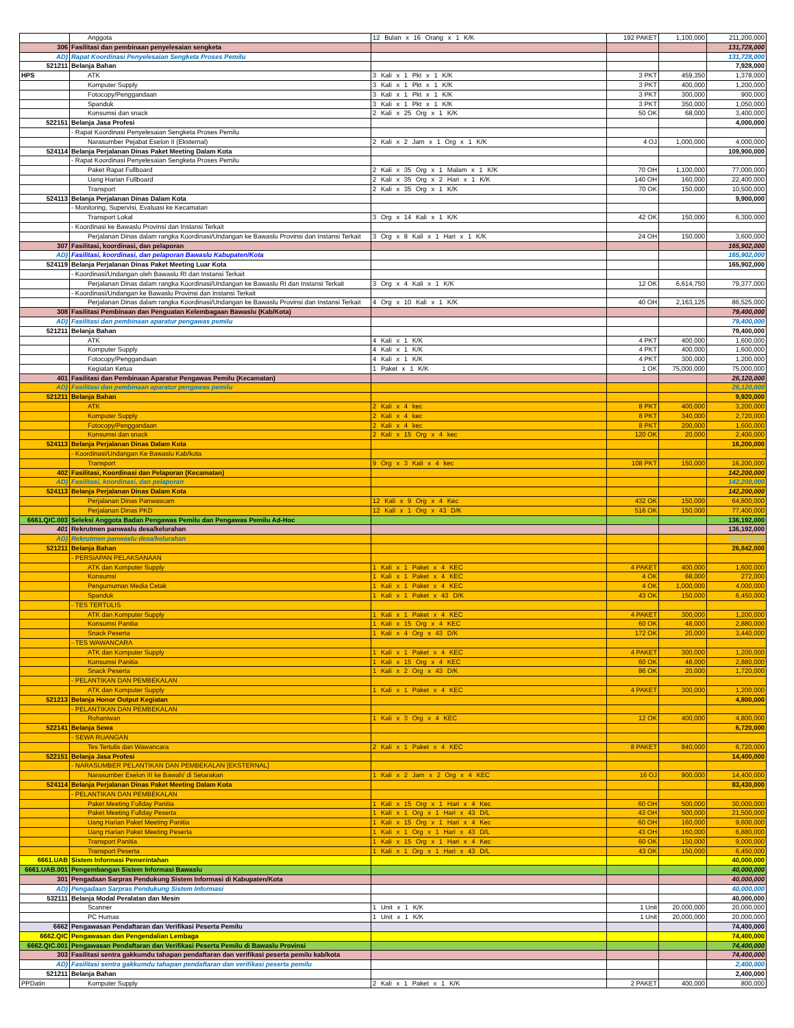| | Anggota | 12 Bulan x 16 Orang x 1 K/K | 192 PAKET | 1,100,000 | 211,200,000 |
| 306 | Fasilitasi dan pembinaan penyelesaian sengketa | | | | 131,728,000 |
| AD) | Rapat Koordinasi Penyelesaian Sengketa Proses Pemilu | | | | 131,728,000 |
| 521211 | Belanja Bahan | | | | 7,928,000 |
| HPS | ATK | 3 Kali x 1 Pkt x 1 K/K | 3 PKT | 459,350 | 1,378,000 |
| | Komputer Supply | 3 Kali x 1 Pkt x 1 K/K | 3 PKT | 400,000 | 1,200,000 |
| | Fotocopy/Penggandaan | 3 Kali x 1 Pkt x 1 K/K | 3 PKT | 300,000 | 900,000 |
| | Spanduk | 3 Kali x 1 Pkt x 1 K/K | 3 PKT | 350,000 | 1,050,000 |
| | Konsumsi dan snack | 2 Kali x 25 Org x 1 K/K | 50 OK | 68,000 | 3,400,000 |
| 522151 | Belanja Jasa Profesi | | | | 4,000,000 |
| | - Rapat Koordinasi Penyelesaian Sengketa Proses Pemilu | | | | |
| | Narasumber Pejabat Eselon II (Eksternal) | 2 Kali x 2 Jam x 1 Org x 1 K/K | 4 OJ | 1,000,000 | 4,000,000 |
| 524114 | Belanja Perjalanan Dinas Paket Meeting Dalam Kota | | | | 109,900,000 |
| | - Rapat Koordinasi Penyelesaian Sengketa Proses Pemilu | | | | |
| | Paket Rapat Fullboard | 2 Kali x 35 Org x 1 Malam x 1 K/K | 70 OH | 1,100,000 | 77,000,000 |
| | Uang Harian Fullboard | 2 Kali x 35 Org x 2 Hari x 1 K/K | 140 OH | 160,000 | 22,400,000 |
| | Transport | 2 Kali x 35 Org x 1 K/K | 70 OK | 150,000 | 10,500,000 |
| 524113 | Belanja Perjalanan Dinas Dalam Kota | | | | 9,900,000 |
| | - Monitoring, Supervisi, Evaluasi ke Kecamatan | | | | |
| | Transport Lokal | 3 Org x 14 Kali x 1 K/K | 42 OK | 150,000 | 6,300,000 |
| | - Koordinasi ke Bawaslu Provinsi dan Instansi Terkait | | | | |
| | Perjalanan Dinas dalam rangka Koordinasi/Undangan ke Bawaslu Provinsi dan Instansi Terkait | 3 Org x 8 Kali x 1 Hari x 1 K/K | 24 OH | 150,000 | 3,600,000 |
| 307 | Fasilitasi, koordinasi, dan pelaporan | | | | 165,902,000 |
| AD) | Fasilitasi, koordinasi, dan pelaporan Bawaslu Kabupaten/Kota | | | | 165,902,000 |
| 524119 | Belanja Perjalanan Dinas Paket Meeting Luar Kota | | | | 165,902,000 |
| | - Koordinasi/Undangan oleh Bawaslu RI dan Instansi Terkait | | | | |
| | Perjalanan Dinas dalam rangka Koordinasi/Undangan ke Bawaslu RI dan Instansi Terkait | 3 Org x 4 Kali x 1 K/K | 12 OK | 6,614,750 | 79,377,000 |
| | - Koordinasi/Undangan ke Bawaslu Provinsi dan Instansi Terkait | | | | |
| | Perjalanan Dinas dalam rangka Koordinasi/Undangan ke Bawaslu Provinsi dan Instansi Terkait | 4 Org x 10 Kali x 1 K/K | 40 OH | 2,163,125 | 86,525,000 |
| 308 | Fasilitasi Pembinaan dan Penguatan Kelembagaan Bawaslu (Kab/Kota) | | | | 79,400,000 |
| AD) | Fasilitasi dan pembinaan aparatur pengawas pemilu | | | | 79,400,000 |
| 521211 | Belanja Bahan | | | | 79,400,000 |
| | ATK | 4 Kali x 1 K/K | 4 PKT | 400,000 | 1,600,000 |
| | Komputer Supply | 4 Kali x 1 K/K | 4 PKT | 400,000 | 1,600,000 |
| | Fotocopy/Penggandaan | 4 Kali x 1 K/K | 4 PKT | 300,000 | 1,200,000 |
| | Kegiatan Ketua | 1 Paket x 1 K/K | 1 OK | 75,000,000 | 75,000,000 |
| 401 | Fasilitasi dan Pembinaan Aparatur Pengawas Pemilu (Kecamatan) | | | | 26,120,000 |
| AD) | Fasilitasi dan pembinaan aparatur pengawas pemilu | | | | 26,120,000 |
| 521211 | Belanja Bahan | | | | 9,920,000 |
| | ATK | 2 Kali x 4 kec | 8 PKT | 400,000 | 3,200,000 |
| | Komputer Supply | 2 Kali x 4 kec | 8 PKT | 340,000 | 2,720,000 |
| | Fotocopy/Penggandaan | 2 Kali x 4 kec | 8 PKT | 200,000 | 1,600,000 |
| | Konsumsi dan snack | 2 Kali x 15 Org x 4 kec | 120 OK | 20,000 | 2,400,000 |
| 524113 | Belanja Perjalanan Dinas Dalam Kota | | | | 16,200,000 |
| | - Koordinasi/Undangan Ke Bawaslu Kab/kota | | | | - |
| | Transport | 9 Org x 3 Kali x 4 kec | 108 PKT | 150,000 | 16,200,000 |
| 402 | Fasilitasi, Koordinasi dan Pelaporan (Kecamatan) | | | | 142,200,000 |
| AD) | Fasilitasi, koordinasi, dan pelaporan | | | | 142,200,000 |
| 524113 | Belanja Perjalanan Dinas Dalam Kota | | | | 142,200,000 |
| | Perjalanan Dinas Panwascam | 12 Kali x 9 Org x 4 Kec | 432 OK | 150,000 | 64,800,000 |
| | Perjalanan Dinas PKD | 12 Kali x 1 Org x 43 D/K | 516 OK | 150,000 | 77,400,000 |
| 6661.QIC.003 | Seleksi Anggota Badan Pengawas Pemilu dan Pengawas Pemilu Ad-Hoc | | | | 136,192,000 |
| 401 | Rekrutmen panwaslu desa/kelurahan | | | | 136,192,000 |
| AD) | Rekrutmen panwaslu desa/kelurahan | | | | 136,192,000 |
| 521211 | Belanja Bahan | | | | 26,842,000 |
| | - PERSIAPAN PELAKSANAAN | | | | |
| | ATK dan Komputer Supply | 1 Kali x 1 Paket x 4 KEC | 4 PAKET | 400,000 | 1,600,000 |
| | Konsumsi | 1 Kali x 1 Paket x 4 KEC | 4 OK | 68,000 | 272,000 |
| | Pengumuman Media Cetak | 1 Kali x 1 Paket x 4 KEC | 4 OK | 1,000,000 | 4,000,000 |
| | Spanduk | 1 Kali x 1 Paket x 43 D/K | 43 OK | 150,000 | 6,450,000 |
| | - TES TERTULIS | | | | |
| | ATK dan Komputer Supply | 1 Kali x 1 Paket x 4 KEC | 4 PAKET | 300,000 | 1,200,000 |
| | Konsumsi Panitia | 1 Kali x 15 Org x 4 KEC | 60 OK | 48,000 | 2,880,000 |
| | Snack Peserta | 1 Kali x 4 Org x 43 D/K | 172 OK | 20,000 | 3,440,000 |
| | - TES WAWANCARA | | | | |
| | ATK dan Komputer Supply | 1 Kali x 1 Paket x 4 KEC | 4 PAKET | 300,000 | 1,200,000 |
| | Konsumsi Panitia | 1 Kali x 15 Org x 4 KEC | 60 OK | 48,000 | 2,880,000 |
| | Snack Peserta | 1 Kali x 2 Org x 43 D/K | 86 OK | 20,000 | 1,720,000 |
| | - PELANTIKAN DAN PEMBEKALAN | | | | |
| | ATK dan Komputer Supply | 1 Kali x 1 Paket x 4 KEC | 4 PAKET | 300,000 | 1,200,000 |
| 521213 | Belanja Honor Output Kegiatan | | | | 4,800,000 |
| | - PELANTIKAN DAN PEMBEKALAN | | | | |
| | Rohaniwan | 1 Kali x 3 Org x 4 KEC | 12 OK | 400,000 | 4,800,000 |
| 522141 | Belanja Sewa | | | | 6,720,000 |
| | - SEWA RUANGAN | | | | |
| | Tes Tertulis dan Wawancara | 2 Kali x 1 Paket x 4 KEC | 8 PAKET | 840,000 | 6,720,000 |
| 522151 | Belanja Jasa Profesi | | | | 14,400,000 |
| | - NARASUMBER PELANTIKAN DAN PEMBEKALAN [EKSTERNAL] | | | | |
| | Narasumber Eselon III ke Bawah/ di Setarakan | 1 Kali x 2 Jam x 2 Org x 4 KEC | 16 OJ | 900,000 | 14,400,000 |
| 524114 | Belanja Perjalanan Dinas Paket Meeting Dalam Kota | | | | 83,430,000 |
| | - PELANTIKAN DAN PEMBEKALAN | | | | |
| | Paket Meeting Fullday Panitia | 1 Kali x 15 Org x 1 Hari x 4 Kec | 60 OH | 500,000 | 30,000,000 |
| | Paket Meeting Fullday Peserta | 1 Kali x 1 Org x 1 Hari x 43 D/L | 43 OH | 500,000 | 21,500,000 |
| | Uang Harian Paket Meeting Panitia | 1 Kali x 15 Org x 1 Hari x 4 Kec | 60 OH | 160,000 | 9,600,000 |
| | Uang Harian Paket Meeting Peserta | 1 Kali x 1 Org x 1 Hari x 43 D/L | 43 OH | 160,000 | 6,880,000 |
| | Transport Panitia | 1 Kali x 15 Org x 1 Hari x 4 Kec | 60 OK | 150,000 | 9,000,000 |
| | Transport Peserta | 1 Kali x 1 Org x 1 Hari x 43 D/L | 43 OK | 150,000 | 6,450,000 |
| 6661.UAB | Sistem Informasi Pemerintahan | | | | 40,000,000 |
| 6661.UAB.001 | Pengembangan Sistem Informasi Bawaslu | | | | 40,000,000 |
| 301 | Pengadaan Sarpras Pendukung Sistem Informasi di Kabupaten/Kota | | | | 40,000,000 |
| AD) | Pengadaan Sarpras Pendukung Sistem Informasi | | | | 40,000,000 |
| 532111 | Belanja Modal Peralatan dan Mesin | | | | 40,000,000 |
| | Scanner | 1 Unit x 1 K/K | 1 Unit | 20,000,000 | 20,000,000 |
| | PC Humas | 1 Unit x 1 K/K | 1 Unit | 20,000,000 | 20,000,000 |
| 6662 | Pengawasan Pendaftaran dan Verifikasi Peserta Pemilu | | | | 74,400,000 |
| 6662.QIC | Pengawasan dan Pengendalian Lembaga | | | | 74,400,000 |
| 6662.QIC.001 | Pengawasan Pendaftaran dan Verifikasi Peserta Pemilu di Bawaslu Provinsi | | | | 74,400,000 |
| 303 | Fasilitasi sentra gakkumdu tahapan pendaftaran dan verifikasi peserta pemilu kab/kota | | | | 74,400,000 |
| AD) | Fasilitasi sentra gakkumdu tahapan pendaftaran dan verifikasi peserta pemilu | | | | 2,400,000 |
| 521211 | Belanja Bahan | | | | 2,400,000 |
| PPDatin | Komputer Supply | 2 Kali x 1 Paket x 1 K/K | 2 PAKET | 400,000 | 800,000 |